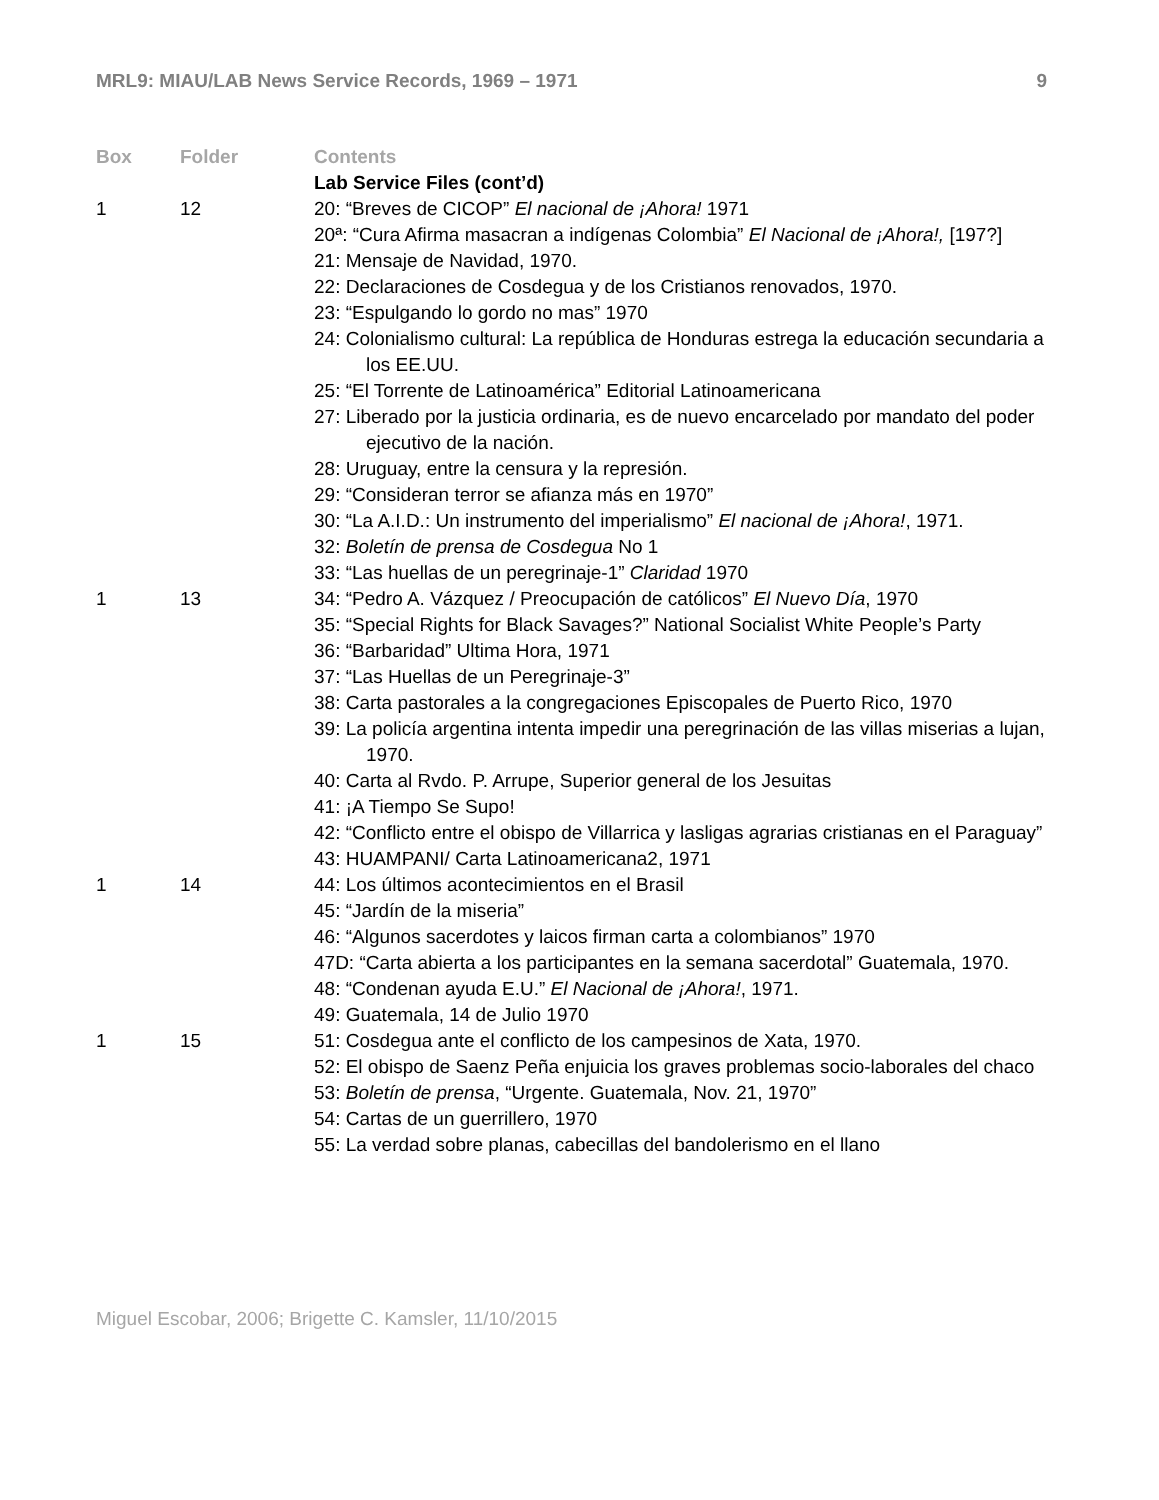MRL9: MIAU/LAB News Service Records, 1969 – 1971 9
| Box | Folder | Contents |
| --- | --- | --- |
| | | Lab Service Files (cont’d) |
| 1 | 12 | 20: “Breves de CICOP” El nacional de ¡Ahora! 1971 20ª: “Cura Afirma masacran a indígenas Colombia” El Nacional de ¡Ahora!, [197?] 21: Mensaje de Navidad, 1970. 22: Declaraciones de Cosdegua y de los Cristianos renovados, 1970. 23: “Espulgando lo gordo no mas” 1970 24: Colonialismo cultural: La república de Honduras estrega la educación secundaria a los EE.UU. 25: “El Torrente de Latinoamérica” Editorial Latinoamericana 27: Liberado por la justicia ordinaria, es de nuevo encarcelado por mandato del poder ejecutivo de la nación. 28: Uruguay, entre la censura y la represión. 29: “Consideran terror se afianza más en 1970” 30: “La A.I.D.: Un instrumento del imperialismo” El nacional de ¡Ahora! , 1971. 32: Boletín de prensa de Cosdegua No 1 33: “Las huellas de un peregrinaje-1” Claridad 1970 |
| 1 | 13 | 34: “Pedro A. Vázquez / Preocupación de católicos” El Nuevo Día , 1970 35: “Special Rights for Black Savages?” National Socialist White People’s Party 36: “Barbaridad” Ultima Hora, 1971 37: “Las Huellas de un Peregrinaje-3” 38: Carta pastorales a la congregaciones Episcopales de Puerto Rico, 1970 39: La policía argentina intenta impedir una peregrinación de las villas miserias a lujan, 1970. 40: Carta al Rvdo. P. Arrupe, Superior general de los Jesuitas 41: ¡A Tiempo Se Supo! 42: “Conflicto entre el obispo de Villarrica y lasligas agrarias cristianas en el Paraguay” 43: HUAMPANI/ Carta Latinoamericana2, 1971 |
| 1 | 14 | 44: Los últimos acontecimientos en el Brasil 45: “Jardín de la miseria” 46: “Algunos sacerdotes y laicos firman carta a colombianos” 1970 47D: “Carta abierta a los participantes en la semana sacerdotal” Guatemala, 1970. 48: “Condenan ayuda E.U.” El Nacional de ¡Ahora! , 1971. 49: Guatemala, 14 de Julio 1970 |
| 1 | 15 | 51: Cosdegua ante el conflicto de los campesinos de Xata, 1970. 52: El obispo de Saenz Peña enjuicia los graves problemas socio-laborales del chaco 53: Boletín de prensa , “Urgente. Guatemala, Nov. 21, 1970” 54: Cartas de un guerrillero, 1970 55: La verdad sobre planas, cabecillas del bandolerismo en el llano |
Miguel Escobar, 2006; Brigette C. Kamsler, 11/10/2015